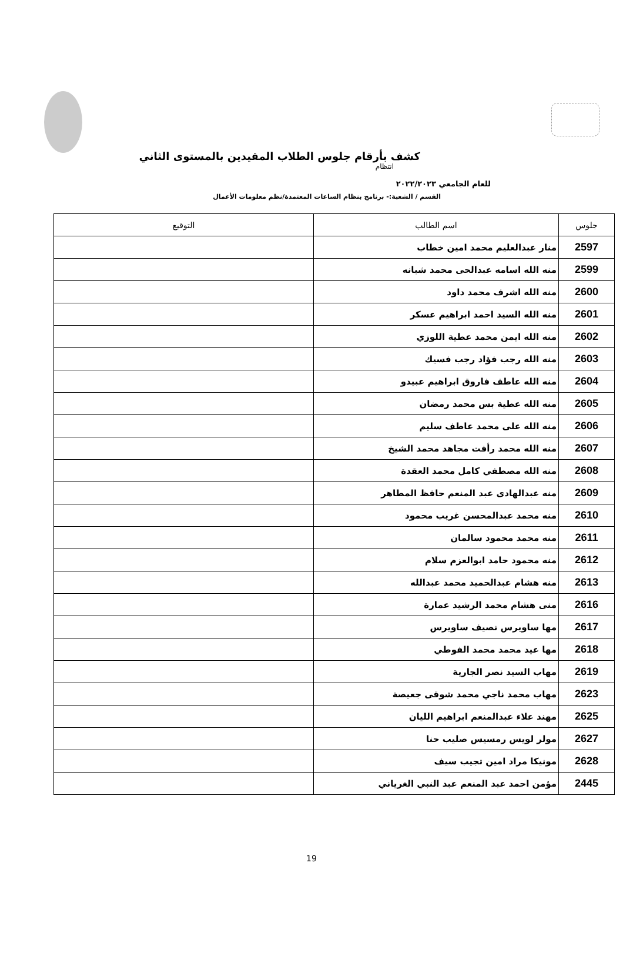كشف بأرقام جلوس الطلاب المقيدين بالمستوى الثاني
انتظام
للعام الجامعي ٢٠٢٢/٢٠٢٣
القسم / الشعبة:- برنامج بنظام الساعات المعتمدة/نظم معلومات الأعمال
| جلوس | اسم الطالب | التوقيع |
| --- | --- | --- |
| 2597 | منار عبدالعليم محمد امين خطاب | |
| 2599 | منه الله اسامه عبدالحى محمد شبانه | |
| 2600 | منه الله اشرف محمد داود | |
| 2601 | منه الله السيد احمد ابراهيم عسكر | |
| 2602 | منه الله ايمن محمد عطية اللوزي | |
| 2603 | منه الله رجب فؤاد رجب فسيك | |
| 2604 | منه الله عاطف فاروق ابراهيم عبيدو | |
| 2605 | منه الله عطية بس محمد رمضان | |
| 2606 | منه الله على محمد عاطف سليم | |
| 2607 | منه الله محمد رأفت مجاهد محمد الشيخ | |
| 2608 | منه الله مصطفي كامل محمد العقدة | |
| 2609 | منه عبدالهادى عبد المنعم حافظ المطاهر | |
| 2610 | منه محمد عبدالمحسن غريب محمود | |
| 2611 | منه محمد محمود سالمان | |
| 2612 | منه محمود حامد ابوالعزم سلام | |
| 2613 | منه هشام عبدالحميد محمد عبدالله | |
| 2616 | منى هشام محمد الرشيد عمارة | |
| 2617 | مها ساويرس نصيف ساويرس | |
| 2618 | مها عيد محمد محمد الفوطي | |
| 2619 | مهاب السيد نصر الجارية | |
| 2623 | مهاب محمد ناجي محمد شوقى جعيصة | |
| 2625 | مهند علاء عبدالمنعم ابراهيم الليان | |
| 2627 | مولر لويس رمسيس صليب حنا | |
| 2628 | مونيكا مراد امين تجيب سيف | |
| 2445 | مؤمن احمد عبد المنعم عبد النبي الغرياني | |
19